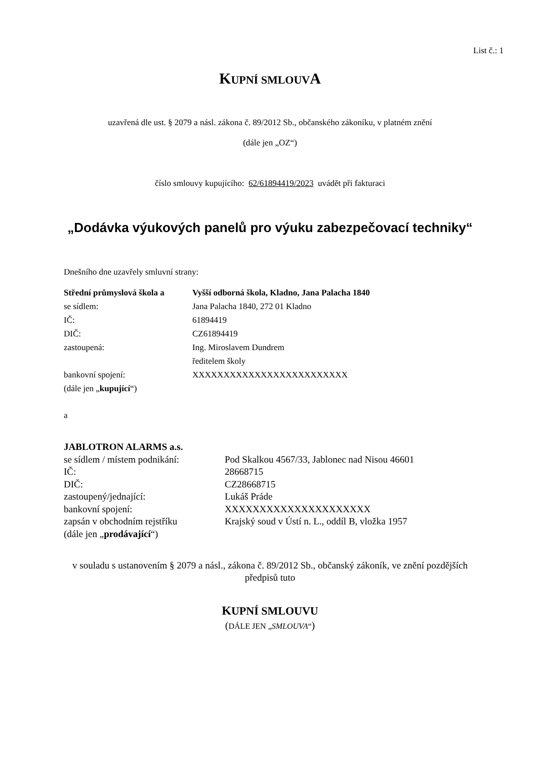List č.: 1
KUPNÍ SMLOUVA
uzavřená dle ust. § 2079 a násl. zákona č. 89/2012 Sb., občanského zákoníku, v platném znění
(dále jen „OZ“)
číslo smlouvy kupujícího: 62/61894419/2023 uvádět při fakturaci
„Dodávka výukových panelů pro výuku zabezpečovací techniky“
Dnešního dne uzavřely smluvní strany:
| Střední průmyslová škola a | Vyšší odborná škola, Kladno, Jana Palacha 1840 |
| se sídlem: | Jana Palacha 1840, 272 01 Kladno |
| IČ: | 61894419 |
| DIČ: | CZ61894419 |
| zastoupená: | Ing. Miroslavem Dundrem ředitelem školy |
| bankovní spojení: | XXXXXXXXXXXXXXXXXXXXXXXXX |
| (dále jen „ kupující “) | |
a
| JABLOTRON ALARMS a.s. | |
| se sídlem / místem podnikání: | Pod Skalkou 4567/33, Jablonec nad Nisou 46601 |
| IČ: | 28668715 |
| DIČ: | CZ28668715 |
| zastoupený/jednající: | Lukáš Práde |
| bankovní spojení: | XXXXXXXXXXXXXXXXXXXXX |
| zapsán v obchodním rejstříku | Krajský soud v Ústí n. L., oddíl B, vložka 1957 |
| (dále jen „ prodávající “) | |
v souladu s ustanovením § 2079 a násl., zákona č. 89/2012 Sb., občanský zákoník, ve znění pozdějších předpisů tuto
KUPNÍ SMLOUVU
(DÁLE JEN „SMLOUVA“)